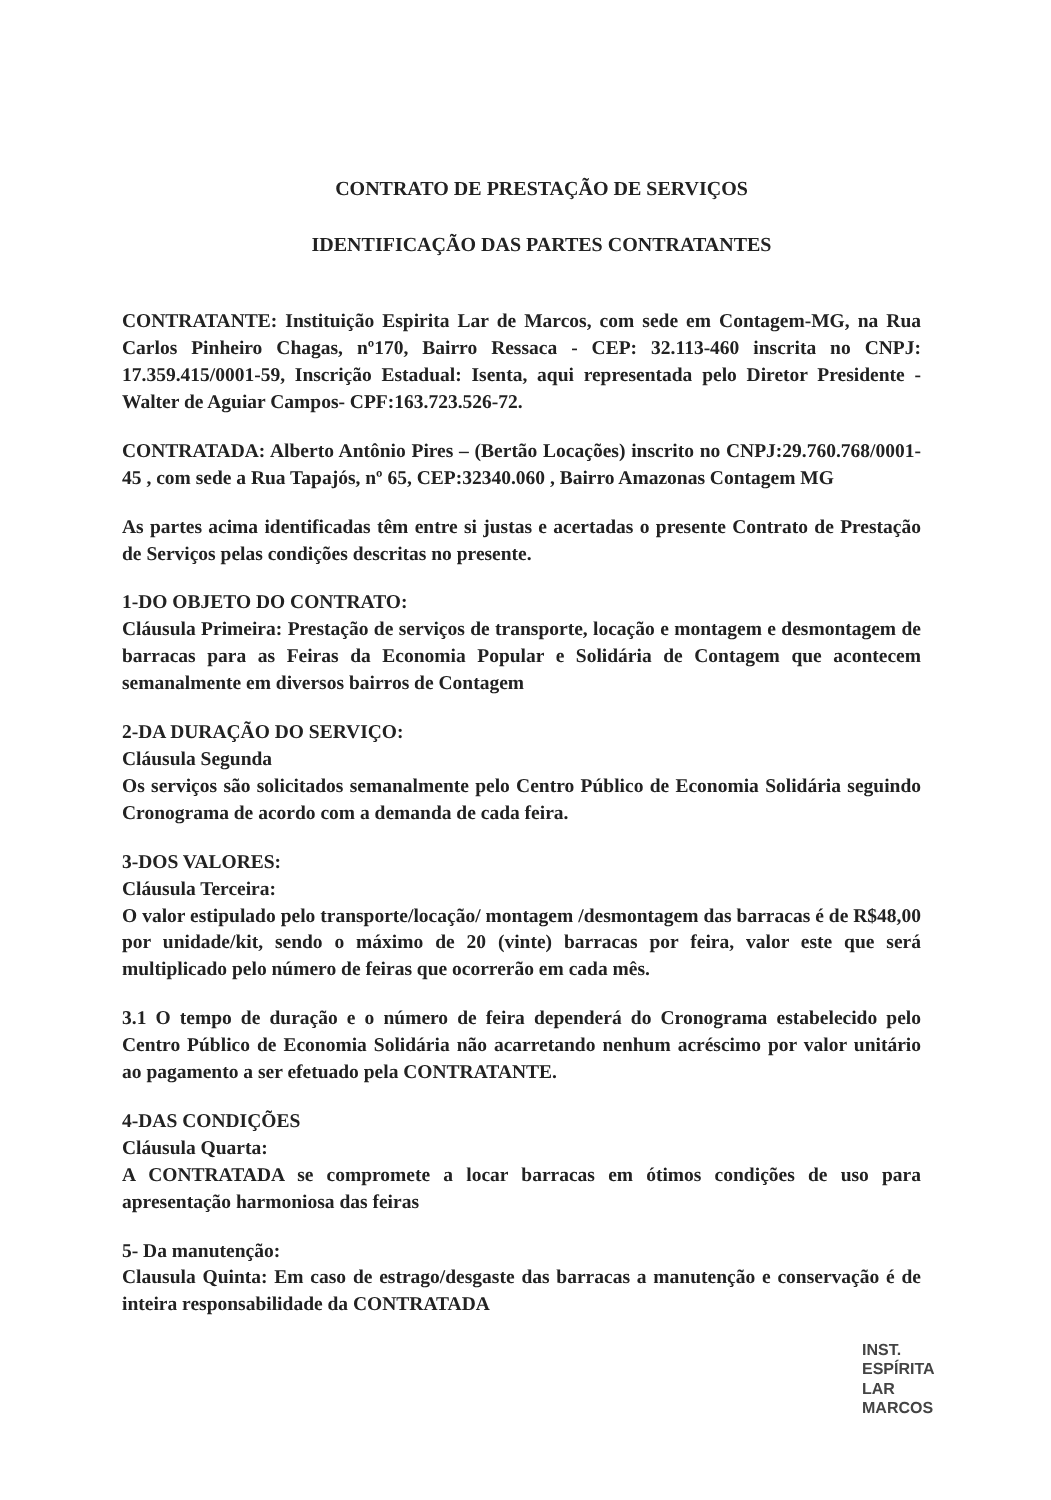CONTRATO DE PRESTAÇÃO DE SERVIÇOS
IDENTIFICAÇÃO DAS PARTES CONTRATANTES
CONTRATANTE: Instituição Espirita Lar de Marcos, com sede em Contagem-MG, na Rua Carlos Pinheiro Chagas, nº170, Bairro Ressaca - CEP: 32.113-460 inscrita no CNPJ: 17.359.415/0001-59, Inscrição Estadual: Isenta, aqui representada pelo Diretor Presidente - Walter de Aguiar Campos- CPF:163.723.526-72.
CONTRATADA: Alberto Antônio Pires – (Bertão Locações) inscrito no CNPJ:29.760.768/0001-45 , com sede a Rua Tapajós, nº 65, CEP:32340.060 , Bairro Amazonas Contagem MG
As partes acima identificadas têm entre si justas e acertadas o presente Contrato de Prestação de Serviços pelas condições descritas no presente.
1-DO OBJETO DO CONTRATO:
Cláusula Primeira: Prestação de serviços de transporte, locação e montagem e desmontagem de barracas para as Feiras da Economia Popular e Solidária de Contagem que acontecem semanalmente em diversos bairros de Contagem
2-DA DURAÇÃO DO SERVIÇO:
Cláusula Segunda
Os serviços são solicitados semanalmente pelo Centro Público de Economia Solidária seguindo Cronograma de acordo com a demanda de cada feira.
3-DOS VALORES:
Cláusula Terceira:
O valor estipulado pelo transporte/locação/ montagem /desmontagem das barracas é de R$48,00 por unidade/kit, sendo o máximo de 20 (vinte) barracas por feira, valor este que será multiplicado pelo número de feiras que ocorrerão em cada mês.
3.1 O tempo de duração e o número de feira dependerá do Cronograma estabelecido pelo Centro Público de Economia Solidária não acarretando nenhum acréscimo por valor unitário ao pagamento a ser efetuado pela CONTRATANTE.
4-DAS CONDIÇÕES
Cláusula Quarta:
A CONTRATADA se compromete a locar barracas em ótimos condições de uso para apresentação harmoniosa das feiras
5- Da manutenção:
Clausula Quinta: Em caso de estrago/desgaste das barracas a manutenção e conservação é de inteira responsabilidade da CONTRATADA
INST. ESPÍRITA
LAR MARCOS